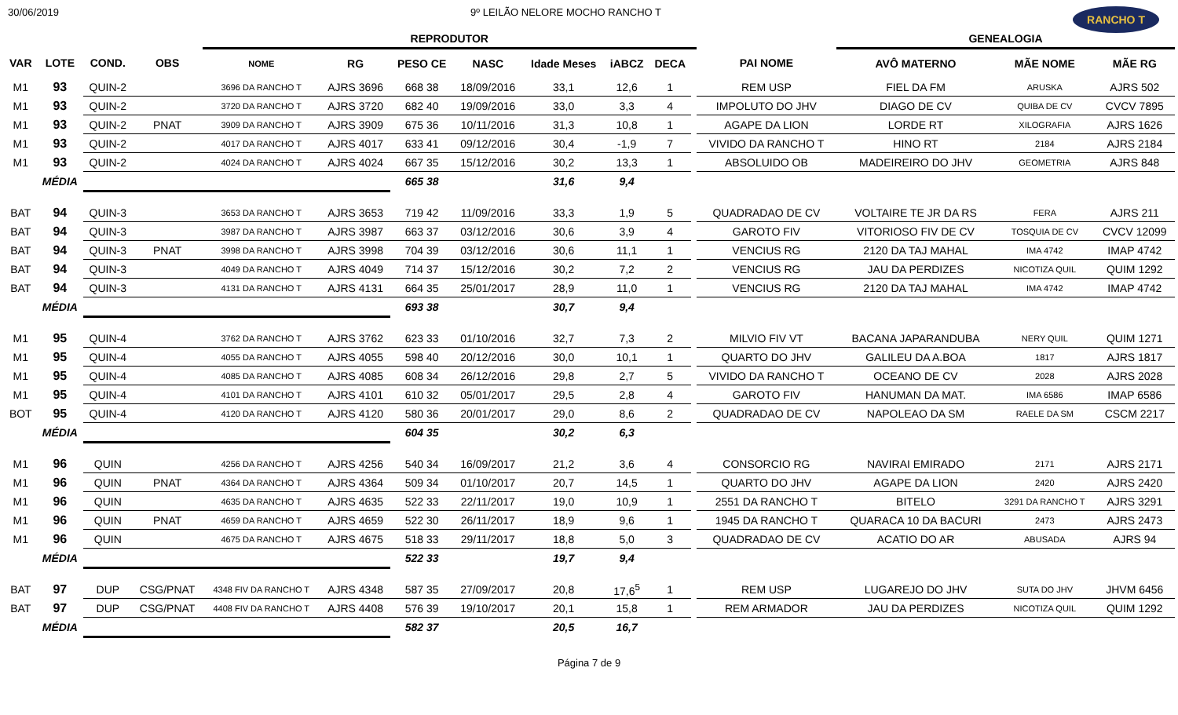30/06/2019 9º LEILÃO NELORE MOCHO RANCHO T RANCHO T
| | | | | REPRODUTOR | | | | | | | | | GENEALOGIA | | |
| --- | --- | --- | --- | --- | --- | --- | --- | --- | --- | --- | --- | --- | --- | --- | --- |
| VAR | LOTE | COND. | OBS | NOME | RG | PESO CE | NASC | Idade Meses | iABCZ | DECA | | PAI NOME | AVÔ MATERNO | MÃE NOME | MÃE RG |
| M1 | 93 | QUIN-2 | | 3696 DA RANCHO T | AJRS 3696 | 668 38 | 18/09/2016 | 33,1 | 12,6 | 1 | | REM USP | FIEL DA FM | ARUSKA | AJRS 502 |
| M1 | 93 | QUIN-2 | | 3720 DA RANCHO T | AJRS 3720 | 682 40 | 19/09/2016 | 33,0 | 3,3 | 4 | | IMPOLUTO DO JHV | DIAGO DE CV | QUIBA DE CV | CVCV 7895 |
| M1 | 93 | QUIN-2 | PNAT | 3909 DA RANCHO T | AJRS 3909 | 675 36 | 10/11/2016 | 31,3 | 10,8 | 1 | | AGAPE DA LION | LORDE RT | XILOGRAFIA | AJRS 1626 |
| M1 | 93 | QUIN-2 | | 4017 DA RANCHO T | AJRS 4017 | 633 41 | 09/12/2016 | 30,4 | -1,9 | 7 | | VIVIDO DA RANCHO T | HINO RT | 2184 | AJRS 2184 |
| M1 | 93 | QUIN-2 | | 4024 DA RANCHO T | AJRS 4024 | 667 35 | 15/12/2016 | 30,2 | 13,3 | 1 | | ABSOLUIDO OB | MADEIREIRO DO JHV | GEOMETRIA | AJRS 848 |
| | MÉDIA | | | | | 665 38 | | 31,6 | 9,4 | | | | | | |
| BAT | 94 | QUIN-3 | | 3653 DA RANCHO T | AJRS 3653 | 719 42 | 11/09/2016 | 33,3 | 1,9 | 5 | | QUADRADAO DE CV | VOLTAIRE TE JR DA RS | FERA | AJRS 211 |
| BAT | 94 | QUIN-3 | | 3987 DA RANCHO T | AJRS 3987 | 663 37 | 03/12/2016 | 30,6 | 3,9 | 4 | | GAROTO FIV | VITORIOSO FIV DE CV | TOSQUIA DE CV | CVCV 12099 |
| BAT | 94 | QUIN-3 | PNAT | 3998 DA RANCHO T | AJRS 3998 | 704 39 | 03/12/2016 | 30,6 | 11,1 | 1 | | VENCIUS RG | 2120 DA TAJ MAHAL | IMA 4742 | IMAP 4742 |
| BAT | 94 | QUIN-3 | | 4049 DA RANCHO T | AJRS 4049 | 714 37 | 15/12/2016 | 30,2 | 7,2 | 2 | | VENCIUS RG | JAU DA PERDIZES | NICOTIZA QUIL | QUIM 1292 |
| BAT | 94 | QUIN-3 | | 4131 DA RANCHO T | AJRS 4131 | 664 35 | 25/01/2017 | 28,9 | 11,0 | 1 | | VENCIUS RG | 2120 DA TAJ MAHAL | IMA 4742 | IMAP 4742 |
| | MÉDIA | | | | | 693 38 | | 30,7 | 9,4 | | | | | | |
| M1 | 95 | QUIN-4 | | 3762 DA RANCHO T | AJRS 3762 | 623 33 | 01/10/2016 | 32,7 | 7,3 | 2 | | MILVIO FIV VT | BACANA JAPARANDUBA | NERY QUIL | QUIM 1271 |
| M1 | 95 | QUIN-4 | | 4055 DA RANCHO T | AJRS 4055 | 598 40 | 20/12/2016 | 30,0 | 10,1 | 1 | | QUARTO DO JHV | GALILEU DA A.BOA | 1817 | AJRS 1817 |
| M1 | 95 | QUIN-4 | | 4085 DA RANCHO T | AJRS 4085 | 608 34 | 26/12/2016 | 29,8 | 2,7 | 5 | | VIVIDO DA RANCHO T | OCEANO DE CV | 2028 | AJRS 2028 |
| M1 | 95 | QUIN-4 | | 4101 DA RANCHO T | AJRS 4101 | 610 32 | 05/01/2017 | 29,5 | 2,8 | 4 | | GAROTO FIV | HANUMAN DA MAT. | IMA 6586 | IMAP 6586 |
| BOT | 95 | QUIN-4 | | 4120 DA RANCHO T | AJRS 4120 | 580 36 | 20/01/2017 | 29,0 | 8,6 | 2 | | QUADRADAO DE CV | NAPOLEAO DA SM | RAELE DA SM | CSCM 2217 |
| | MÉDIA | | | | | 604 35 | | 30,2 | 6,3 | | | | | | |
| M1 | 96 | QUIN | | 4256 DA RANCHO T | AJRS 4256 | 540 34 | 16/09/2017 | 21,2 | 3,6 | 4 | | CONSORCIO RG | NAVIRAI EMIRADO | 2171 | AJRS 2171 |
| M1 | 96 | QUIN | PNAT | 4364 DA RANCHO T | AJRS 4364 | 509 34 | 01/10/2017 | 20,7 | 14,5 | 1 | | QUARTO DO JHV | AGAPE DA LION | 2420 | AJRS 2420 |
| M1 | 96 | QUIN | | 4635 DA RANCHO T | AJRS 4635 | 522 33 | 22/11/2017 | 19,0 | 10,9 | 1 | | 2551 DA RANCHO T | BITELO | 3291 DA RANCHO T | AJRS 3291 |
| M1 | 96 | QUIN | PNAT | 4659 DA RANCHO T | AJRS 4659 | 522 30 | 26/11/2017 | 18,9 | 9,6 | 1 | | 1945 DA RANCHO T | QUARACA 10 DA BACURI | 2473 | AJRS 2473 |
| M1 | 96 | QUIN | | 4675 DA RANCHO T | AJRS 4675 | 518 33 | 29/11/2017 | 18,8 | 5,0 | 3 | | QUADRADAO DE CV | ACATIO DO AR | ABUSADA | AJRS 94 |
| | MÉDIA | | | | | 522 33 | | 19,7 | 9,4 | | | | | | |
| BAT | 97 | DUP | CSG/PNAT | 4348 FIV DA RANCHO T | AJRS 4348 | 587 35 | 27/09/2017 | 20,8 | 17,6<sup>5</sup> | 1 | | REM USP | LUGAREJO DO JHV | SUTA DO JHV | JHVM 6456 |
| BAT | 97 | DUP | CSG/PNAT | 4408 FIV DA RANCHO T | AJRS 4408 | 576 39 | 19/10/2017 | 20,1 | 15,8 | 1 | | REM ARMADOR | JAU DA PERDIZES | NICOTIZA QUIL | QUIM 1292 |
| | MÉDIA | | | | | 582 37 | | 20,5 | 16,7 | | | | | | |
Página 7 de 9